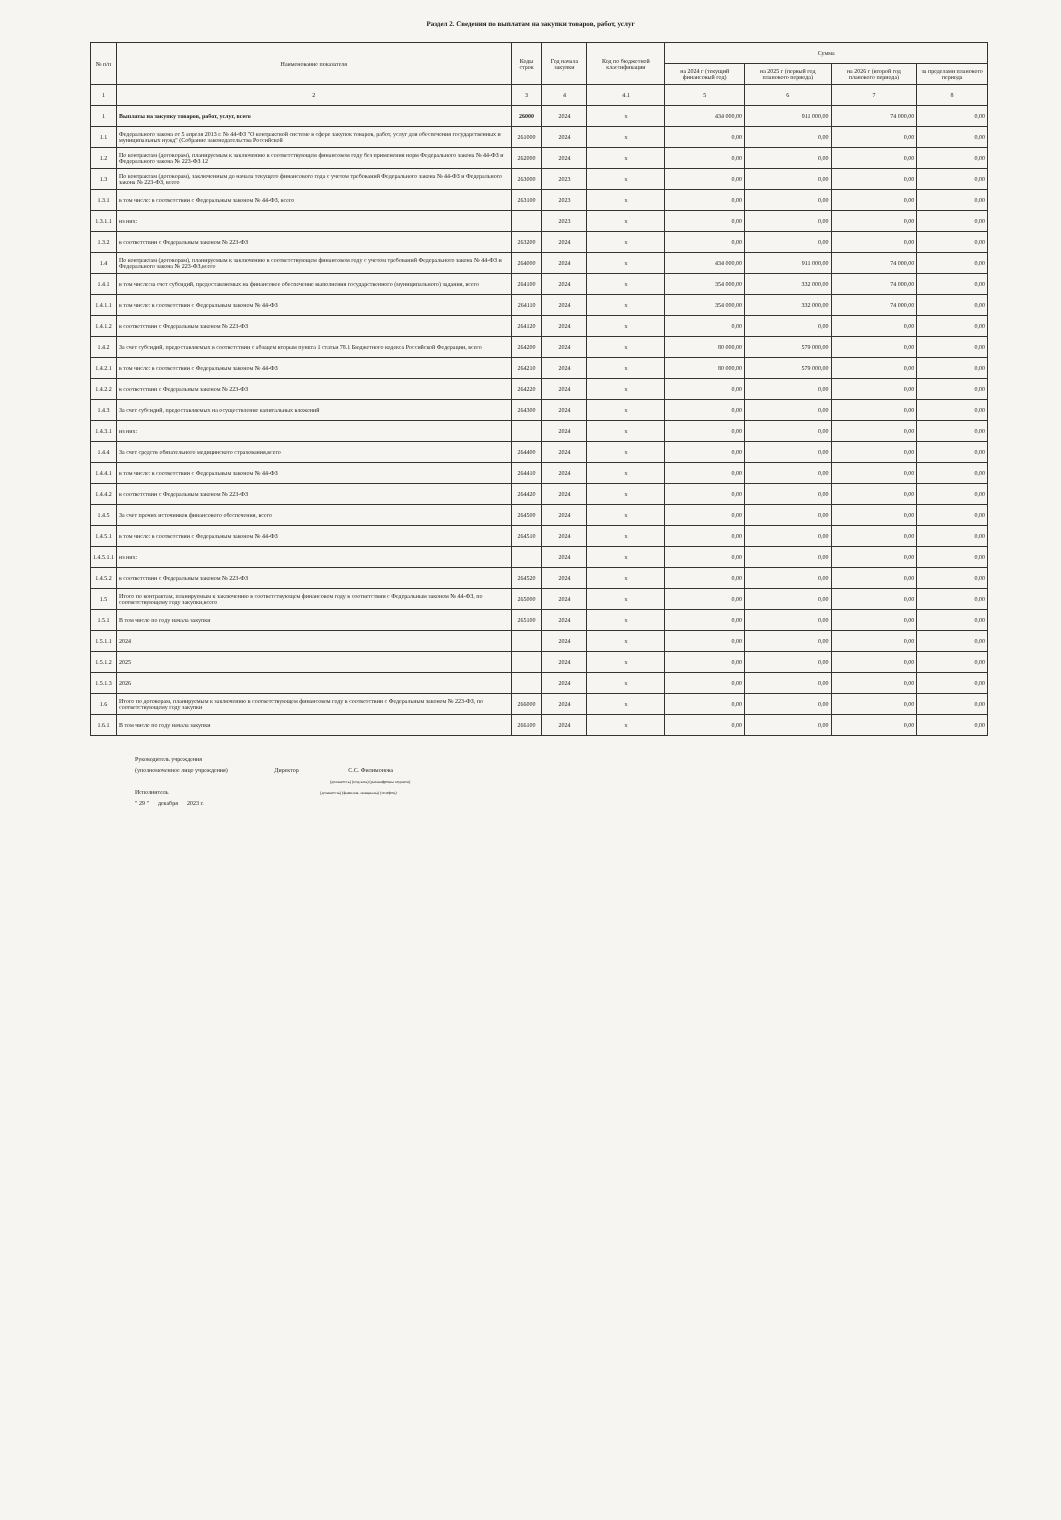Раздел 2. Сведения по выплатам на закупки товаров, работ, услуг
| № п/п | Наименование показателя | Коды строк | Год начала закупки | Код по бюджетной классификации | Сумма | | | |
| --- | --- | --- | --- | --- | --- | --- | --- | --- |
| | | | | | на 2024 г (текущий финансовый год) | на 2025 г (первый год планового периода) | на 2026 г (второй год планового периода) | за пределами планового периода |
| 1 | 2 | 3 | 4 | 4.1 | 5 | 6 | 7 | 8 |
| 1 | Выплаты на закупку товаров, работ, услуг, всего | 26000 | 2024 | x | 434 000,00 | 911 000,00 | 74 000,00 | 0,00 |
| 1.1 | Федерального закона от 5 апреля 2013 г. № 44-ФЗ "О контрактной системе в сфере закупок товаров, работ, услуг для обеспечения государственных и муниципальных нужд" (Собрание законодательства Российской | 261000 | 2024 | x | 0,00 | 0,00 | 0,00 | 0,00 |
| 1.2 | По контрактам (договорам), планируемым к заключению в соответствующем финансовом году без применения норм Федерального закона № 44-ФЗ и Федерального закона № 223-ФЗ 12 | 262000 | 2024 | x | 0,00 | 0,00 | 0,00 | 0,00 |
| 1.3 | По контрактам (договорам), заключенным до начала текущего финансового года с учетом требований Федерального закона № 44-ФЗ и Федерального закона № 223-ФЗ, всего | 263000 | 2023 | x | 0,00 | 0,00 | 0,00 | 0,00 |
| 1.3.1 | в том числе: в соответствии с Федеральным законом № 44-ФЗ, всего | 263100 | 2023 | x | 0,00 | 0,00 | 0,00 | 0,00 |
| 1.3.1.1 | из них: | | 2023 | x | 0,00 | 0,00 | 0,00 | 0,00 |
| 1.3.2 | в соответствии с Федеральным законом № 223-ФЗ | 263200 | 2024 | x | 0,00 | 0,00 | 0,00 | 0,00 |
| 1.4 | По контрактам (договорам), планируемым к заключению в соответствующем финансовом году с учетом требований Федерального закона № 44-ФЗ и Федерального закона № 223-ФЗ,всего | 264000 | 2024 | x | 434 000,00 | 911 000,00 | 74 000,00 | 0,00 |
| 1.4.1 | в том числе:за счет субсидий, предоставляемых на финансовое обеспечение выполнения государственного (муниципального) задания, всего | 264100 | 2024 | x | 354 000,00 | 332 000,00 | 74 000,00 | 0,00 |
| 1.4.1.1 | в том числе: в соответствии с Федеральным законом № 44-ФЗ | 264110 | 2024 | x | 354 000,00 | 332 000,00 | 74 000,00 | 0,00 |
| 1.4.1.2 | в соответствии с Федеральным законом № 223-ФЗ | 264120 | 2024 | x | 0,00 | 0,00 | 0,00 | 0,00 |
| 1.4.2 | За счет субсидий, предоставляемых в соответствии с абзацем вторым пункта 1 статьи 78.1 Бюджетного кодекса Российской Федерации, всего | 264200 | 2024 | x | 80 000,00 | 579 000,00 | 0,00 | 0,00 |
| 1.4.2.1 | в том числе: в соответствии с Федеральным законом № 44-ФЗ | 264210 | 2024 | x | 80 000,00 | 579 000,00 | 0,00 | 0,00 |
| 1.4.2.2 | в соответствии с Федеральным законом № 223-ФЗ | 264220 | 2024 | x | 0,00 | 0,00 | 0,00 | 0,00 |
| 1.4.3 | За счет субсидий, предоставляемых на осуществление капитальных вложений | 264300 | 2024 | x | 0,00 | 0,00 | 0,00 | 0,00 |
| 1.4.3.1 | из них: | | 2024 | x | 0,00 | 0,00 | 0,00 | 0,00 |
| 1.4.4 | За счет средств обязательного медицинского страхования,всего | 264400 | 2024 | x | 0,00 | 0,00 | 0,00 | 0,00 |
| 1.4.4.1 | в том числе: в соответствии с Федеральным законом № 44-ФЗ | 264410 | 2024 | x | 0,00 | 0,00 | 0,00 | 0,00 |
| 1.4.4.2 | в соответствии с Федеральным законом № 223-ФЗ | 264420 | 2024 | x | 0,00 | 0,00 | 0,00 | 0,00 |
| 1.4.5 | За счет прочих источников финансового обеспечения, всего | 264500 | 2024 | x | 0,00 | 0,00 | 0,00 | 0,00 |
| 1.4.5.1 | в том числе: в соответствии с Федеральным законом № 44-ФЗ | 264510 | 2024 | x | 0,00 | 0,00 | 0,00 | 0,00 |
| 1.4.5.1.1 | из них: | | 2024 | x | 0,00 | 0,00 | 0,00 | 0,00 |
| 1.4.5.2 | в соответствии с Федеральным законом № 223-ФЗ | 264520 | 2024 | x | 0,00 | 0,00 | 0,00 | 0,00 |
| 1.5 | Итого по контрактам, планируемым к заключению в соответствующем финансовом году в соответствии с Федеральным законом № 44-ФЗ, по соответствующему году закупки,всего | 265000 | 2024 | x | 0,00 | 0,00 | 0,00 | 0,00 |
| 1.5.1 | В том числе по году начала закупки | 265100 | 2024 | x | 0,00 | 0,00 | 0,00 | 0,00 |
| 1.5.1.1 | 2024 | | 2024 | x | 0,00 | 0,00 | 0,00 | 0,00 |
| 1.5.1.2 | 2025 | | 2024 | x | 0,00 | 0,00 | 0,00 | 0,00 |
| 1.5.1.3 | 2026 | | 2024 | x | 0,00 | 0,00 | 0,00 | 0,00 |
| 1.6 | Итого по договорам, планируемым к заключению в соответствующем финансовом году в соответствии с Федеральным законом № 223-ФЗ, по соответствующему году закупки | 266000 | 2024 | x | 0,00 | 0,00 | 0,00 | 0,00 |
| 1.6.1 | В том числе по году начала закупки | 266100 | 2024 | x | 0,00 | 0,00 | 0,00 | 0,00 |
Руководитель учреждения
(уполномоченное лицо учреждения) Директор С.С. Филимонова
(должность) (подпись) (расшифровка подписи)
Исполнитель (должность) (фамилия, инициалы) (телефон)
" 29 " декабря 2023 г.